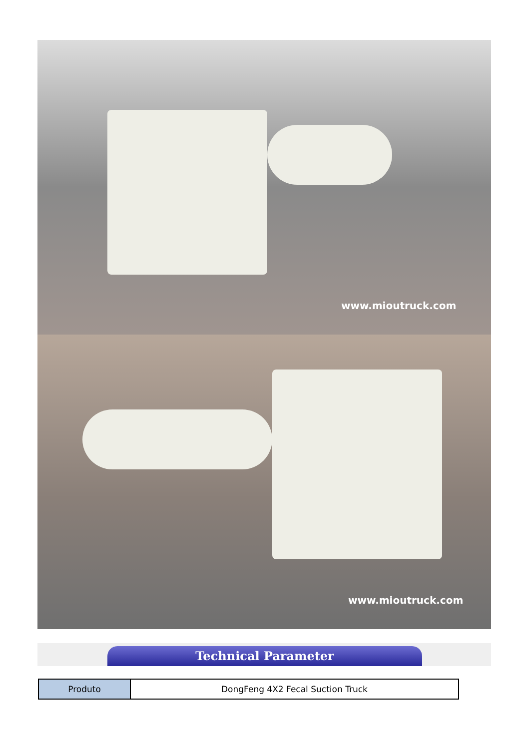www.mioutruck.com
www.mioutruck.com
Technical Parameter
| Produto | DongFeng 4X2 Fecal Suction Truck |